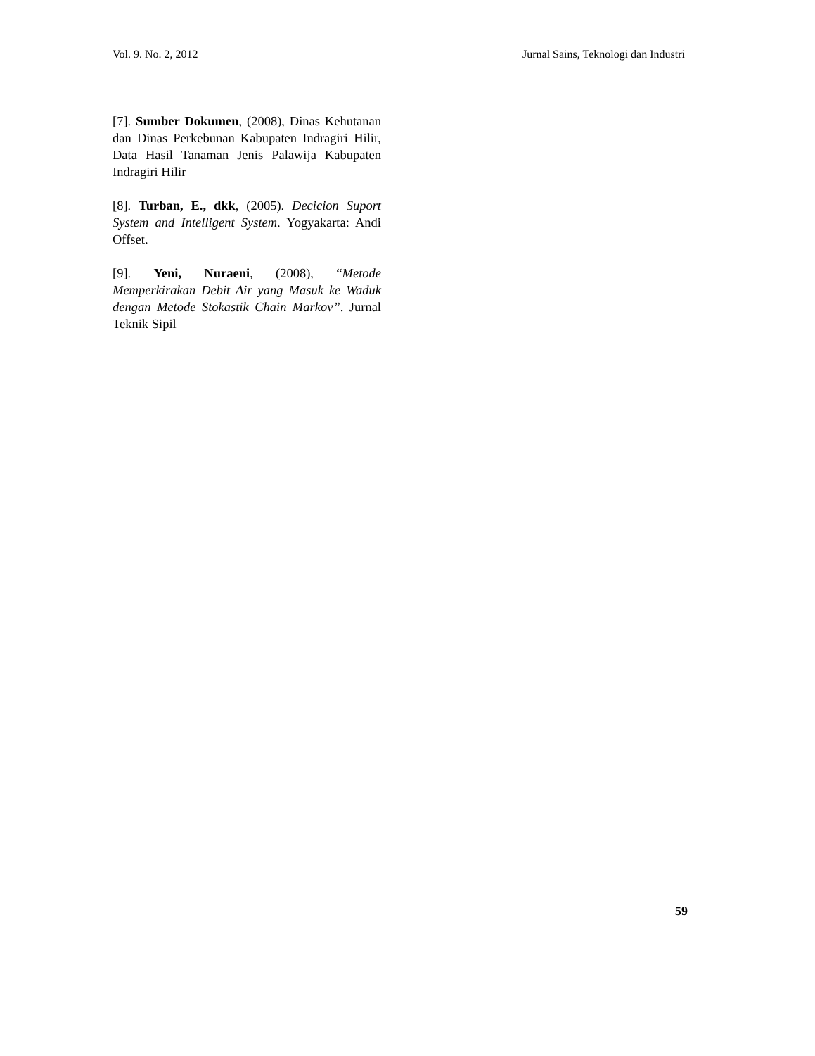Vol. 9. No. 2, 2012 Jurnal Sains, Teknologi dan Industri
[7]. Sumber Dokumen, (2008), Dinas Kehutanan dan Dinas Perkebunan Kabupaten Indragiri Hilir, Data Hasil Tanaman Jenis Palawija Kabupaten Indragiri Hilir
[8]. Turban, E., dkk, (2005). Decicion Suport System and Intelligent System. Yogyakarta: Andi Offset.
[9]. Yeni, Nuraeni, (2008), “Metode Memperkirakan Debit Air yang Masuk ke Waduk dengan Metode Stokastik Chain Markov”. Jurnal Teknik Sipil
59